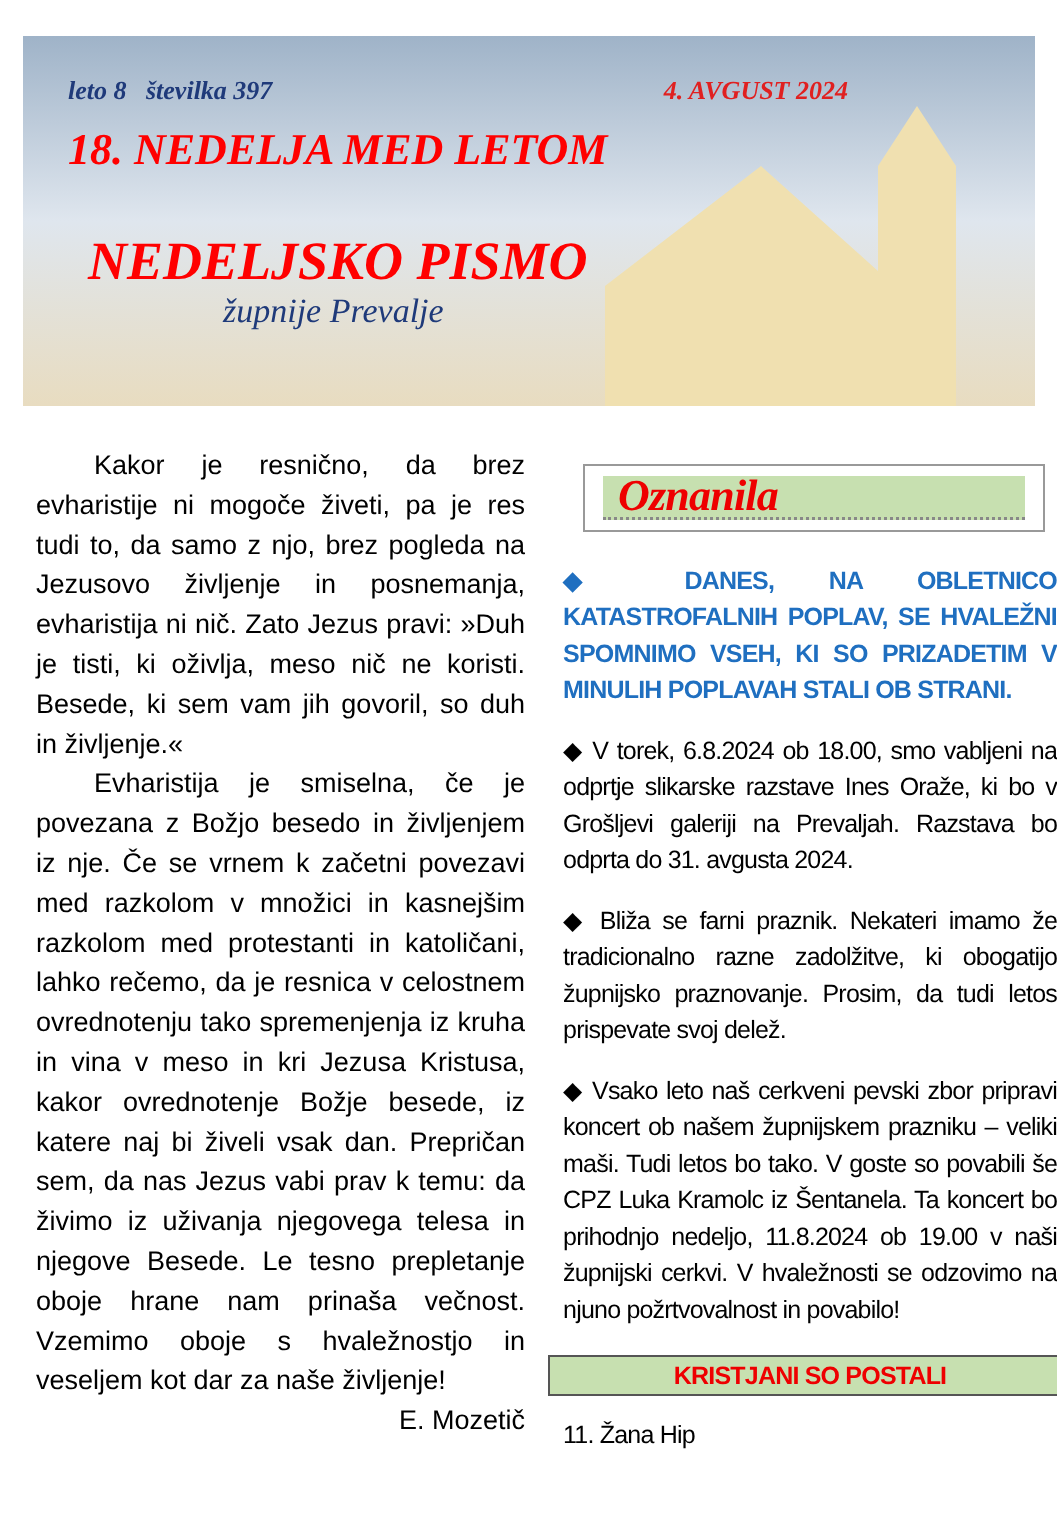leto 8 številka 397 4. AVGUST 2024
18. NEDELJA MED LETOM
NEDELJSKO PISMO
župnije Prevalje
Kakor je resnično, da brez evharistije ni mogoče živeti, pa je res tudi to, da samo z njo, brez pogleda na Jezusovo življenje in posnemanja, evharistija ni nič. Zato Jezus pravi: »Duh je tisti, ki oživlja, meso nič ne koristi. Besede, ki sem vam jih govoril, so duh in življenje.«
Evharistija je smiselna, če je povezana z Božjo besedo in življenjem iz nje. Če se vrnem k začetni povezavi med razkolom v množici in kasnejšim razkolom med protestanti in katoličani, lahko rečemo, da je resnica v celostnem ovrednotenju tako spremenjenja iz kruha in vina v meso in kri Jezusa Kristusa, kakor ovrednotenje Božje besede, iz katere naj bi živeli vsak dan. Prepričan sem, da nas Jezus vabi prav k temu: da živimo iz uživanja njegovega telesa in njegove Besede. Le tesno prepletanje oboje hrane nam prinaša večnost. Vzemimo oboje s hvaležnostjo in veseljem kot dar za naše življenje!
E. Mozetič
Oznanila
◆ DANES, NA OBLETNICO KATASTROFALNIH POPLAV, SE HVALEŽNI SPOMNIMO VSEH, KI SO PRIZADETIM V MINULIH POPLAVAH STALI OB STRANI.
◆ V torek, 6.8.2024 ob 18.00, smo vabljeni na odprtje slikarske razstave Ines Oraže, ki bo v Grošljevi galeriji na Prevaljah. Razstava bo odprta do 31. avgusta 2024.
◆ Bliža se farni praznik. Nekateri imamo že tradicionalno razne zadolžitve, ki obogatijo župnijsko praznovanje. Prosim, da tudi letos prispevate svoj delež.
◆ Vsako leto naš cerkveni pevski zbor pripravi koncert ob našem župnijskem prazniku – veliki maši. Tudi letos bo tako. V goste so povabili še CPZ Luka Kramolc iz Šentanela. Ta koncert bo prihodnjo nedeljo, 11.8.2024 ob 19.00 v naši župnijski cerkvi. V hvaležnosti se odzovimo na njuno požrtvovalnost in povabilo!
KRISTJANI SO POSTALI
11. Žana Hip